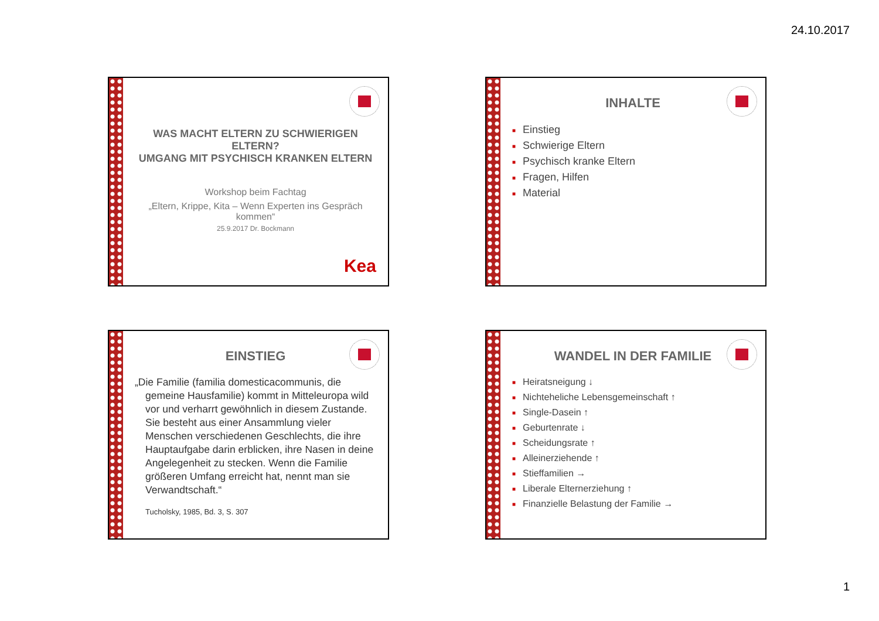24.10.2017
WAS MACHT ELTERN ZU SCHWIERIGEN ELTERN?
UMGANG MIT PSYCHISCH KRANKEN ELTERN
Workshop beim Fachtag
„Eltern, Krippe, Kita – Wenn Experten ins Gespräch kommen“
25.9.2017 Dr. Bockmann
Kea
INHALTE
■ Einstieg
■ Schwierige Eltern
■ Psychisch kranke Eltern
■ Fragen, Hilfen
■ Material
EINSTIEG
„Die Familie (familia domesticacommunis, die gemeine Hausfamilie) kommt in Mitteleuropa wild vor und verharrt gewöhnlich in diesem Zustande. Sie besteht aus einer Ansammlung vieler Menschen verschiedenen Geschlechts, die ihre Hauptaufgabe darin erblicken, ihre Nasen in deine Angelegenheit zu stecken. Wenn die Familie größeren Umfang erreicht hat, nennt man sie Verwandtschaft.“
Tucholsky, 1985, Bd. 3, S. 307
WANDEL IN DER FAMILIE
■ Heiratsneigung ↓
■ Nichteheliche Lebensgemeinschaft ↑
■ Single-Dasein ↑
■ Geburtenrate ↓
■ Scheidungsrate ↑
■ Alleinerziehende ↑
■ Stieffamilien →
■ Liberale Elternerziehung ↑
■ Finanzielle Belastung der Familie →
1